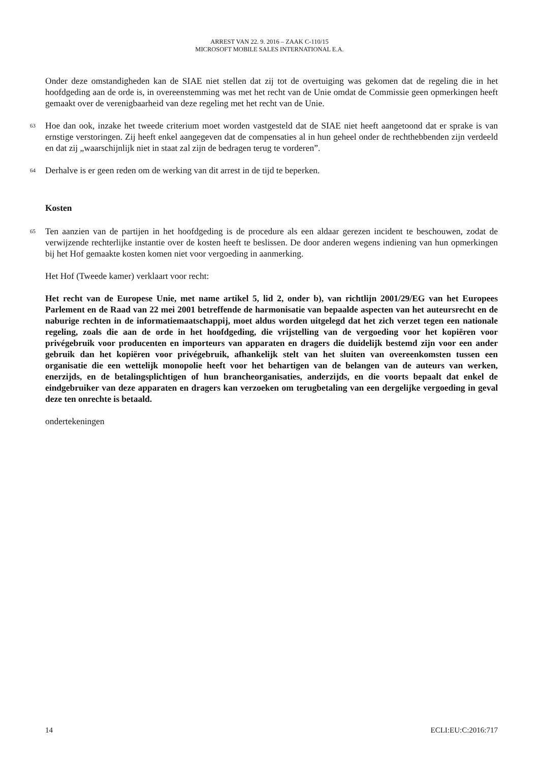ARREST VAN 22. 9. 2016 – ZAAK C-110/15
MICROSOFT MOBILE SALES INTERNATIONAL E.A.
Onder deze omstandigheden kan de SIAE niet stellen dat zij tot de overtuiging was gekomen dat de regeling die in het hoofdgeding aan de orde is, in overeenstemming was met het recht van de Unie omdat de Commissie geen opmerkingen heeft gemaakt over de verenigbaarheid van deze regeling met het recht van de Unie.
63
Hoe dan ook, inzake het tweede criterium moet worden vastgesteld dat de SIAE niet heeft aangetoond dat er sprake is van ernstige verstoringen. Zij heeft enkel aangegeven dat de compensaties al in hun geheel onder de rechthebbenden zijn verdeeld en dat zij „waarschijnlijk niet in staat zal zijn de bedragen terug te vorderen”.
64
Derhalve is er geen reden om de werking van dit arrest in de tijd te beperken.
Kosten
65
Ten aanzien van de partijen in het hoofdgeding is de procedure als een aldaar gerezen incident te beschouwen, zodat de verwijzende rechterlijke instantie over de kosten heeft te beslissen. De door anderen wegens indiening van hun opmerkingen bij het Hof gemaakte kosten komen niet voor vergoeding in aanmerking.
Het Hof (Tweede kamer) verklaart voor recht:
Het recht van de Europese Unie, met name artikel 5, lid 2, onder b), van richtlijn 2001/29/EG van het Europees Parlement en de Raad van 22 mei 2001 betreffende de harmonisatie van bepaalde aspecten van het auteursrecht en de naburige rechten in de informatiemaatschappij, moet aldus worden uitgelegd dat het zich verzet tegen een nationale regeling, zoals die aan de orde in het hoofdgeding, die vrijstelling van de vergoeding voor het kopiëren voor privégebruik voor producenten en importeurs van apparaten en dragers die duidelijk bestemd zijn voor een ander gebruik dan het kopiëren voor privégebruik, afhankelijk stelt van het sluiten van overeenkomsten tussen een organisatie die een wettelijk monopolie heeft voor het behartigen van de belangen van de auteurs van werken, enerzijds, en de betalingsplichtigen of hun brancheorganisaties, anderzijds, en die voorts bepaalt dat enkel de eindgebruiker van deze apparaten en dragers kan verzoeken om terugbetaling van een dergelijke vergoeding in geval deze ten onrechte is betaald.
ondertekeningen
14 ECLI:EU:C:2016:717